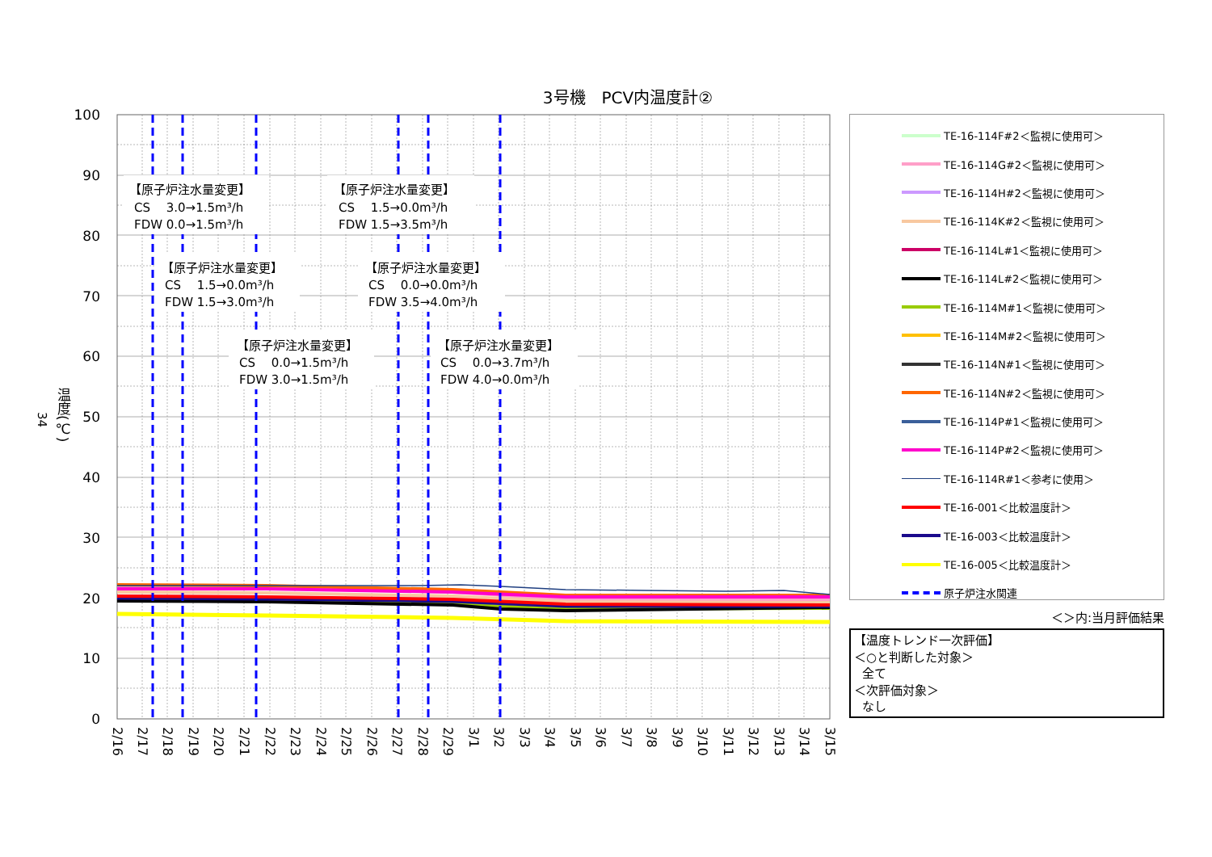3号機　PCV内温度計②
34
温度(℃)
【原子炉注水量変更】
CS　 3.0→1.5m³/h
FDW 0.0→1.5m³/h
【原子炉注水量変更】
CS　 1.5→0.0m³/h
FDW 1.5→3.5m³/h
【原子炉注水量変更】
CS　 1.5→0.0m³/h
FDW 1.5→3.0m³/h
【原子炉注水量変更】
CS　 0.0→0.0m³/h
FDW 3.5→4.0m³/h
【原子炉注水量変更】
CS　 0.0→1.5m³/h
FDW 3.0→1.5m³/h
【原子炉注水量変更】
CS　 0.0→3.7m³/h
FDW 4.0→0.0m³/h
100
90
80
70
60
50
40
30
20
10
0
2/16
2/17
2/18
2/19
2/20
2/21
2/22
2/23
2/24
2/25
2/26
2/27
2/28
2/29
3/1
3/2
3/3
3/4
3/5
3/6
3/7
3/8
3/9
3/10
3/11
3/12
3/13
3/14
3/15
TE-16-114F#2＜監視に使用可＞
TE-16-114G#2＜監視に使用可＞
TE-16-114H#2＜監視に使用可＞
TE-16-114K#2＜監視に使用可＞
TE-16-114L#1＜監視に使用可＞
TE-16-114L#2＜監視に使用可＞
TE-16-114M#1＜監視に使用可＞
TE-16-114M#2＜監視に使用可＞
TE-16-114N#1＜監視に使用可＞
TE-16-114N#2＜監視に使用可＞
TE-16-114P#1＜監視に使用可＞
TE-16-114P#2＜監視に使用可＞
TE-16-114R#1＜参考に使用＞
TE-16-001＜比較温度計＞
TE-16-003＜比較温度計＞
TE-16-005＜比較温度計＞
原子炉注水関連
＜＞内:当月評価結果
【温度トレンド一次評価】
＜○と判断した対象＞
全て
＜次評価対象＞
なし